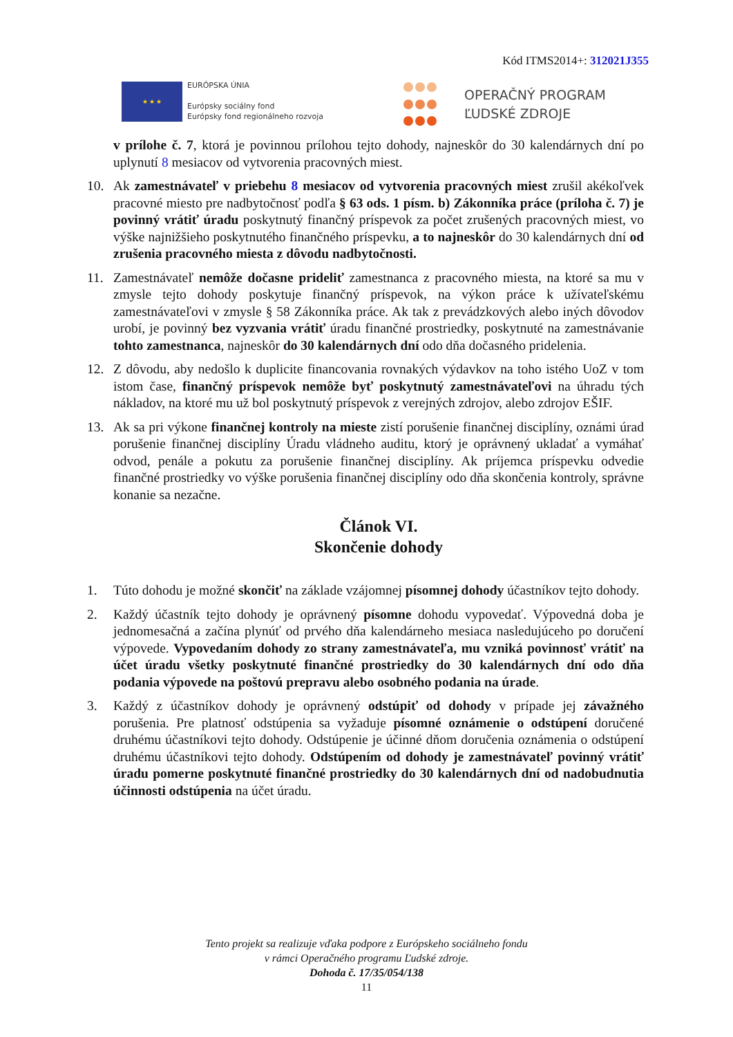Kód ITMS2014+: 312021J355
★ ★ ★
EURÓPSKA ÚNIA
Európsky sociálny fond
Európsky fond regionálneho rozvoja
OPERAČNÝ PROGRAM
ĽUDSKÉ ZDROJE
v prílohe č. 7, ktorá je povinnou prílohou tejto dohody, najneskôr do 30 kalendárnych dní po uplynutí 8 mesiacov od vytvorenia pracovných miest.
10. Ak zamestnávateľ v priebehu 8 mesiacov od vytvorenia pracovných miest zrušil akékoľvek pracovné miesto pre nadbytočnosť podľa § 63 ods. 1 písm. b) Zákonníka práce (príloha č. 7) je povinný vrátiť úradu poskytnutý finančný príspevok za počet zrušených pracovných miest, vo výške najnižšieho poskytnutého finančného príspevku, a to najneskôr do 30 kalendárnych dní od zrušenia pracovného miesta z dôvodu nadbytočnosti.
11. Zamestnávateľ nemôže dočasne prideliť zamestnanca z pracovného miesta, na ktoré sa mu v zmysle tejto dohody poskytuje finančný príspevok, na výkon práce k užívateľskému zamestnávateľovi v zmysle § 58 Zákonníka práce. Ak tak z prevádzkových alebo iných dôvodov urobí, je povinný bez vyzvania vrátiť úradu finančné prostriedky, poskytnuté na zamestnávanie tohto zamestnanca, najneskôr do 30 kalendárnych dní odo dňa dočasného pridelenia.
12. Z dôvodu, aby nedošlo k duplicite financovania rovnakých výdavkov na toho istého UoZ v tom istom čase, finančný príspevok nemôže byť poskytnutý zamestnávateľovi na úhradu tých nákladov, na ktoré mu už bol poskytnutý príspevok z verejných zdrojov, alebo zdrojov EŠIF.
13. Ak sa pri výkone finančnej kontroly na mieste zistí porušenie finančnej disciplíny, oznámi úrad porušenie finančnej disciplíny Úradu vládneho auditu, ktorý je oprávnený ukladať a vymáhať odvod, penále a pokutu za porušenie finančnej disciplíny. Ak príjemca príspevku odvedie finančné prostriedky vo výške porušenia finančnej disciplíny odo dňa skončenia kontroly, správne konanie sa nezačne.
Článok VI.
Skončenie dohody
1. Túto dohodu je možné skončiť na základe vzájomnej písomnej dohody účastníkov tejto dohody.
2. Každý účastník tejto dohody je oprávnený písomne dohodu vypovedať. Výpovedná doba je jednomesačná a začína plynúť od prvého dňa kalendárneho mesiaca nasledujúceho po doručení výpovede. Vypovedaním dohody zo strany zamestnávateľa, mu vzniká povinnosť vrátiť na účet úradu všetky poskytnuté finančné prostriedky do 30 kalendárnych dní odo dňa podania výpovede na poštovú prepravu alebo osobného podania na úrade.
3. Každý z účastníkov dohody je oprávnený odstúpiť od dohody v prípade jej závažného porušenia. Pre platnosť odstúpenia sa vyžaduje písomné oznámenie o odstúpení doručené druhému účastníkovi tejto dohody. Odstúpenie je účinné dňom doručenia oznámenia o odstúpení druhému účastníkovi tejto dohody. Odstúpením od dohody je zamestnávateľ povinný vrátiť úradu pomerne poskytnuté finančné prostriedky do 30 kalendárnych dní od nadobudnutia účinnosti odstúpenia na účet úradu.
Tento projekt sa realizuje vďaka podpore z Európskeho sociálneho fondu
v rámci Operačného programu Ľudské zdroje.
Dohoda č. 17/35/054/138
11